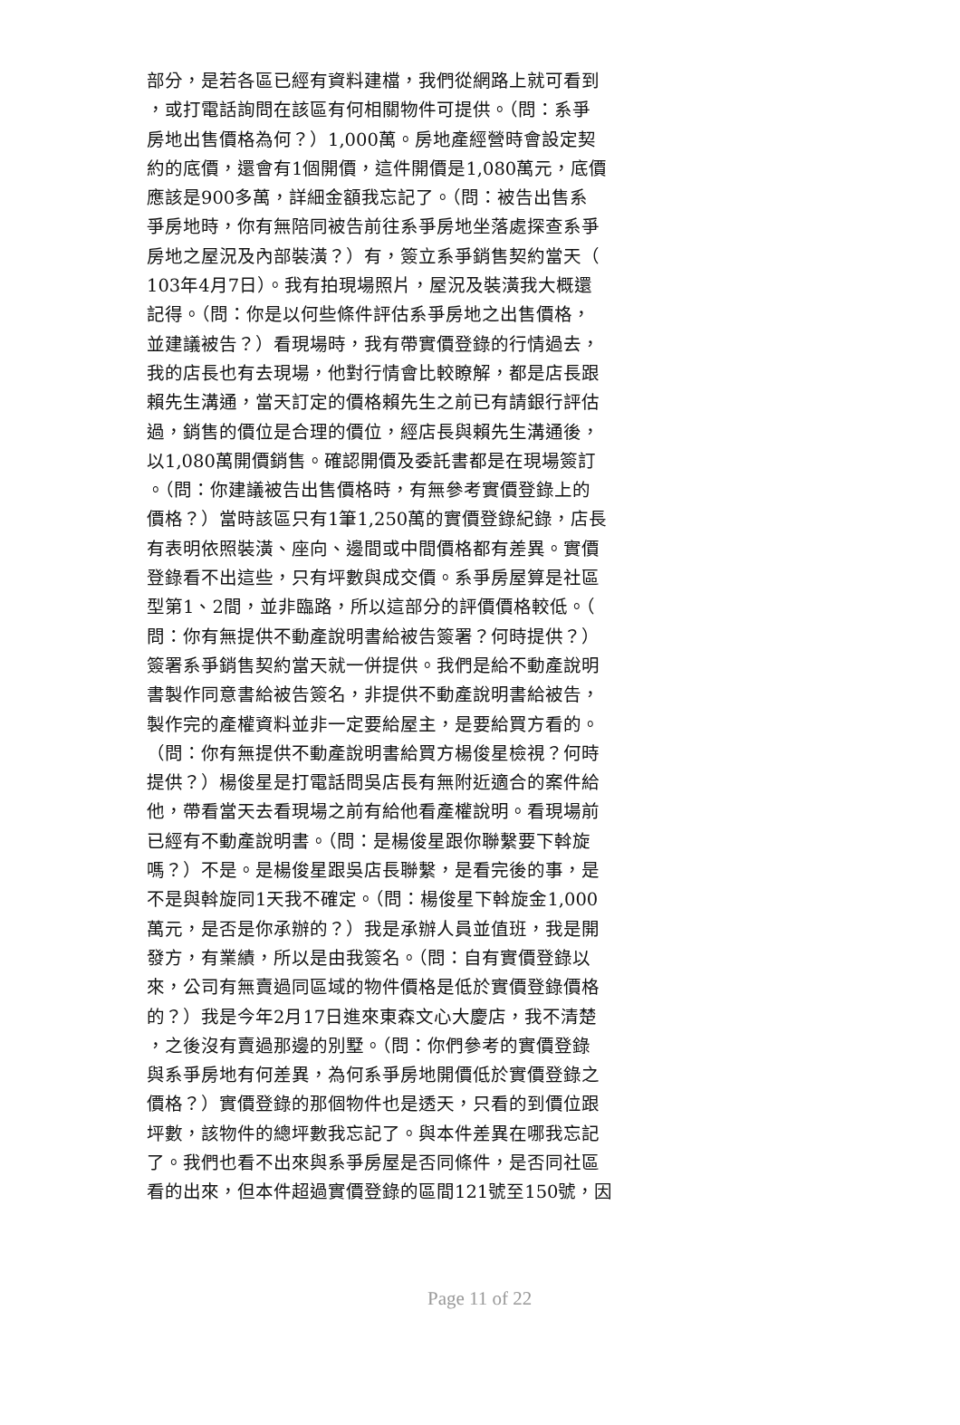部分，是若各區已經有資料建檔，我們從網路上就可看到
，或打電話詢問在該區有何相關物件可提供。（問：系爭
房地出售價格為何？）1,000萬。房地產經營時會設定契
約的底價，還會有1個開價，這件開價是1,080萬元，底價
應該是900多萬，詳細金額我忘記了。（問：被告出售系
爭房地時，你有無陪同被告前往系爭房地坐落處探查系爭
房地之屋況及內部裝潢？）有，簽立系爭銷售契約當天（
103年4月7日）。我有拍現場照片，屋況及裝潢我大概還
記得。（問：你是以何些條件評估系爭房地之出售價格，
並建議被告？）看現場時，我有帶實價登錄的行情過去，
我的店長也有去現場，他對行情會比較瞭解，都是店長跟
賴先生溝通，當天訂定的價格賴先生之前已有請銀行評估
過，銷售的價位是合理的價位，經店長與賴先生溝通後，
以1,080萬開價銷售。確認開價及委託書都是在現場簽訂
。（問：你建議被告出售價格時，有無參考實價登錄上的
價格？）當時該區只有1筆1,250萬的實價登錄紀錄，店長
有表明依照裝潢、座向、邊間或中間價格都有差異。實價
登錄看不出這些，只有坪數與成交價。系爭房屋算是社區
型第1、2間，並非臨路，所以這部分的評價價格較低。（
問：你有無提供不動產說明書給被告簽署？何時提供？）
簽署系爭銷售契約當天就一併提供。我們是給不動產說明
書製作同意書給被告簽名，非提供不動產說明書給被告，
製作完的產權資料並非一定要給屋主，是要給買方看的。
（問：你有無提供不動產說明書給買方楊俊星檢視？何時
提供？）楊俊星是打電話問吳店長有無附近適合的案件給
他，帶看當天去看現場之前有給他看產權說明。看現場前
已經有不動產說明書。（問：是楊俊星跟你聯繫要下斡旋
嗎？）不是。是楊俊星跟吳店長聯繫，是看完後的事，是
不是與斡旋同1天我不確定。（問：楊俊星下斡旋金1,000
萬元，是否是你承辦的？）我是承辦人員並值班，我是開
發方，有業績，所以是由我簽名。（問：自有實價登錄以
來，公司有無賣過同區域的物件價格是低於實價登錄價格
的？）我是今年2月17日進來東森文心大慶店，我不清楚
，之後沒有賣過那邊的別墅。（問：你們參考的實價登錄
與系爭房地有何差異，為何系爭房地開價低於實價登錄之
價格？）實價登錄的那個物件也是透天，只看的到價位跟
坪數，該物件的總坪數我忘記了。與本件差異在哪我忘記
了。我們也看不出來與系爭房屋是否同條件，是否同社區
看的出來，但本件超過實價登錄的區間121號至150號，因
Page 11 of 22